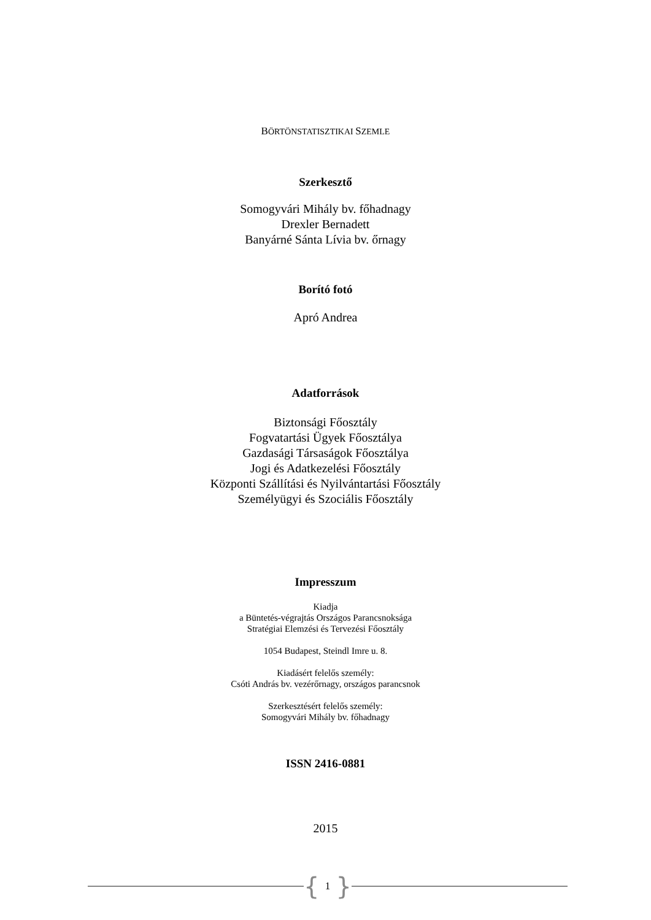BÖRTÖNSTATISZTIKAI SZEMLE
Szerkesztő
Somogyvári Mihály bv. főhadnagy
Drexler Bernadett
Banyárné Sánta Lívia bv. őrnagy
Borító fotó
Apró Andrea
Adatforrások
Biztonsági Főosztály
Fogvatartási Ügyek Főosztálya
Gazdasági Társaságok Főosztálya
Jogi és Adatkezelési Főosztály
Központi Szállítási és Nyilvántartási Főosztály
Személyügyi és Szociális Főosztály
Impresszum
Kiadja
a Büntetés-végrajtás Országos Parancsnoksága
Stratégiai Elemzési és Tervezési Főosztály
1054 Budapest, Steindl Imre u. 8.
Kiadásért felelős személy:
Csóti András bv. vezérőrnagy, országos parancsnok
Szerkesztésért felelős személy:
Somogyvári Mihály bv. főhadnagy
ISSN 2416-0881
2015
{ 1 }